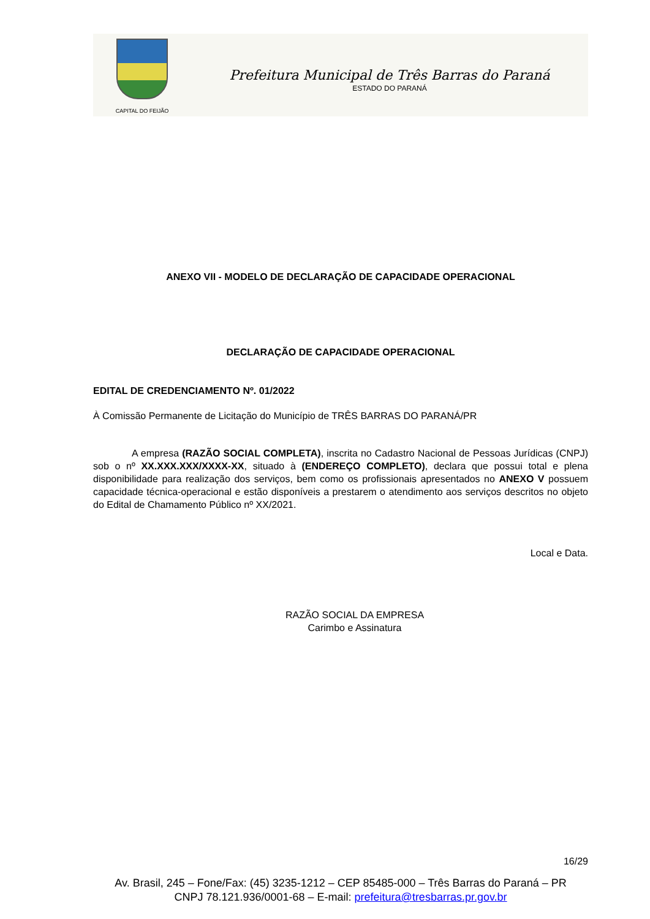CAPITAL DO FEIJÃO
Prefeitura Municipal de Três Barras do Paraná
ESTADO DO PARANÁ
ANEXO VII - MODELO DE DECLARAÇÃO DE CAPACIDADE OPERACIONAL
DECLARAÇÃO DE CAPACIDADE OPERACIONAL
EDITAL DE CREDENCIAMENTO Nº. 01/2022
À Comissão Permanente de Licitação do Município de TRÊS BARRAS DO PARANÁ/PR
A empresa (RAZÃO SOCIAL COMPLETA), inscrita no Cadastro Nacional de Pessoas Jurídicas (CNPJ) sob o nº XX.XXX.XXX/XXXX-XX, situado à (ENDEREÇO COMPLETO), declara que possui total e plena disponibilidade para realização dos serviços, bem como os profissionais apresentados no ANEXO V possuem capacidade técnica-operacional e estão disponíveis a prestarem o atendimento aos serviços descritos no objeto do Edital de Chamamento Público nº XX/2021.
Local e Data.
RAZÃO SOCIAL DA EMPRESA
Carimbo e Assinatura
16/29
Av. Brasil, 245 – Fone/Fax: (45) 3235-1212 – CEP 85485-000 – Três Barras do Paraná – PR
CNPJ 78.121.936/0001-68 – E-mail: prefeitura@tresbarras.pr.gov.br